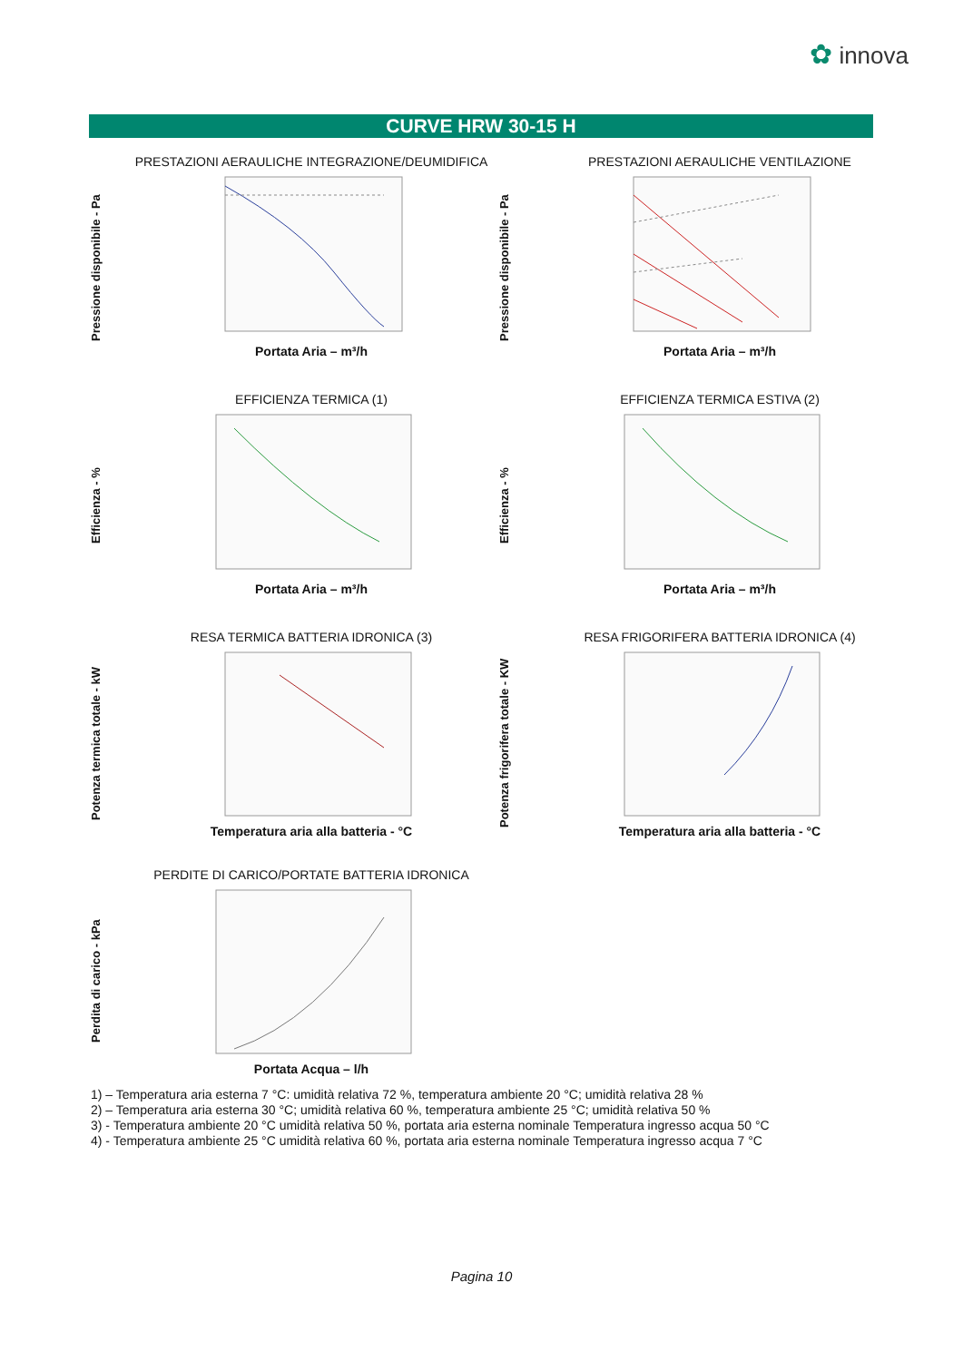✿ innova
CURVE HRW 30-15 H
Pressione disponibile - Pa
PRESTAZIONI AERAULICHE INTEGRAZIONE/DEUMIDIFICA
Portata Aria – m³/h
Pressione disponibile - Pa
PRESTAZIONI AERAULICHE VENTILAZIONE
Portata Aria – m³/h
Efficienza - %
EFFICIENZA TERMICA (1)
Portata Aria – m³/h
Efficienza - %
EFFICIENZA TERMICA ESTIVA (2)
Portata Aria – m³/h
Potenza termica totale - kW
RESA TERMICA BATTERIA IDRONICA (3)
Temperatura aria alla batteria - °C
Potenza frigorifera totale - KW
RESA FRIGORIFERA BATTERIA IDRONICA (4)
Temperatura aria alla batteria - °C
Perdita di carico - kPa
PERDITE DI CARICO/PORTATE BATTERIA IDRONICA
Portata Acqua – l/h
1) – Temperatura aria esterna 7 °C: umidità relativa 72 %, temperatura ambiente 20 °C; umidità relativa 28 %
2) – Temperatura aria esterna 30 °C; umidità relativa 60 %, temperatura ambiente 25 °C; umidità relativa 50 %
3) - Temperatura ambiente 20 °C umidità relativa 50 %, portata aria esterna nominale Temperatura ingresso acqua 50 °C
4) - Temperatura ambiente 25 °C umidità relativa 60 %, portata aria esterna nominale Temperatura ingresso acqua 7 °C
Pagina 10